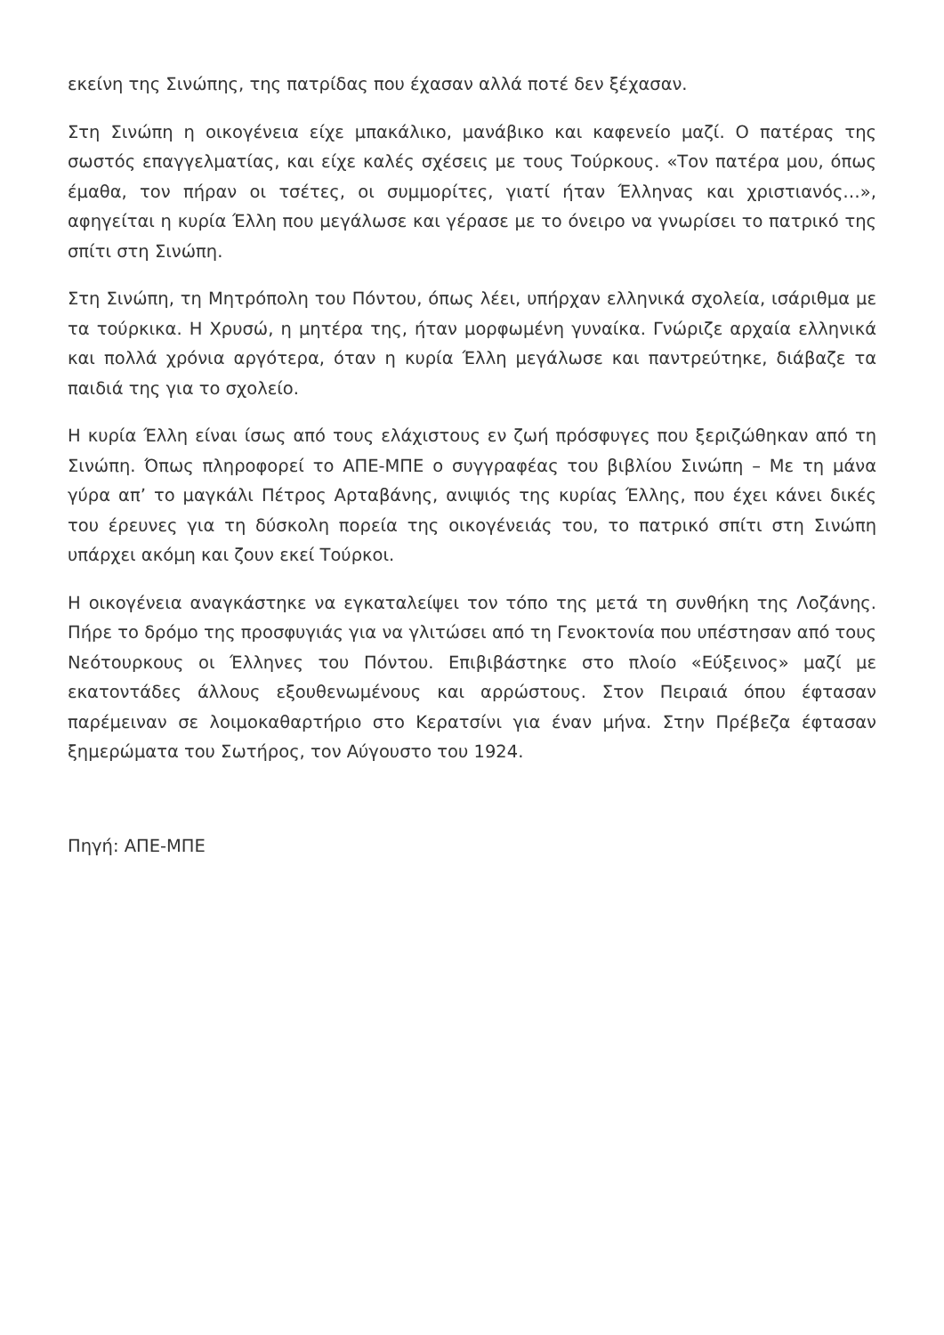εκείνη της Σινώπης, της πατρίδας που έχασαν αλλά ποτέ δεν ξέχασαν.
Στη Σινώπη η οικογένεια είχε μπακάλικο, μανάβικο και καφενείο μαζί. Ο πατέρας της σωστός επαγγελματίας, και είχε καλές σχέσεις με τους Τούρκους. «Τον πατέρα μου, όπως έμαθα, τον πήραν οι τσέτες, οι συμμορίτες, γιατί ήταν Έλληνας και χριστιανός…», αφηγείται η κυρία Έλλη που μεγάλωσε και γέρασε με το όνειρο να γνωρίσει το πατρικό της σπίτι στη Σινώπη.
Στη Σινώπη, τη Μητρόπολη του Πόντου, όπως λέει, υπήρχαν ελληνικά σχολεία, ισάριθμα με τα τούρκικα. Η Χρυσώ, η μητέρα της, ήταν μορφωμένη γυναίκα. Γνώριζε αρχαία ελληνικά και πολλά χρόνια αργότερα, όταν η κυρία Έλλη μεγάλωσε και παντρεύτηκε, διάβαζε τα παιδιά της για το σχολείο.
Η κυρία Έλλη είναι ίσως από τους ελάχιστους εν ζωή πρόσφυγες που ξεριζώθηκαν από τη Σινώπη. Όπως πληροφορεί το ΑΠΕ-ΜΠΕ ο συγγραφέας του βιβλίου Σινώπη – Με τη μάνα γύρα απ’ το μαγκάλι Πέτρος Αρταβάνης, ανιψιός της κυρίας Έλλης, που έχει κάνει δικές του έρευνες για τη δύσκολη πορεία της οικογένειάς του, το πατρικό σπίτι στη Σινώπη υπάρχει ακόμη και ζουν εκεί Τούρκοι.
Η οικογένεια αναγκάστηκε να εγκαταλείψει τον τόπο της μετά τη συνθήκη της Λοζάνης. Πήρε το δρόμο της προσφυγιάς για να γλιτώσει από τη Γενοκτονία που υπέστησαν από τους Νεότουρκους οι Έλληνες του Πόντου. Επιβιβάστηκε στο πλοίο «Εύξεινος» μαζί με εκατοντάδες άλλους εξουθενωμένους και αρρώστους. Στον Πειραιά όπου έφτασαν παρέμειναν σε λοιμοκαθαρτήριο στο Κερατσίνι για έναν μήνα. Στην Πρέβεζα έφτασαν ξημερώματα του Σωτήρος, τον Αύγουστο του 1924.
Πηγή: ΑΠΕ-ΜΠΕ